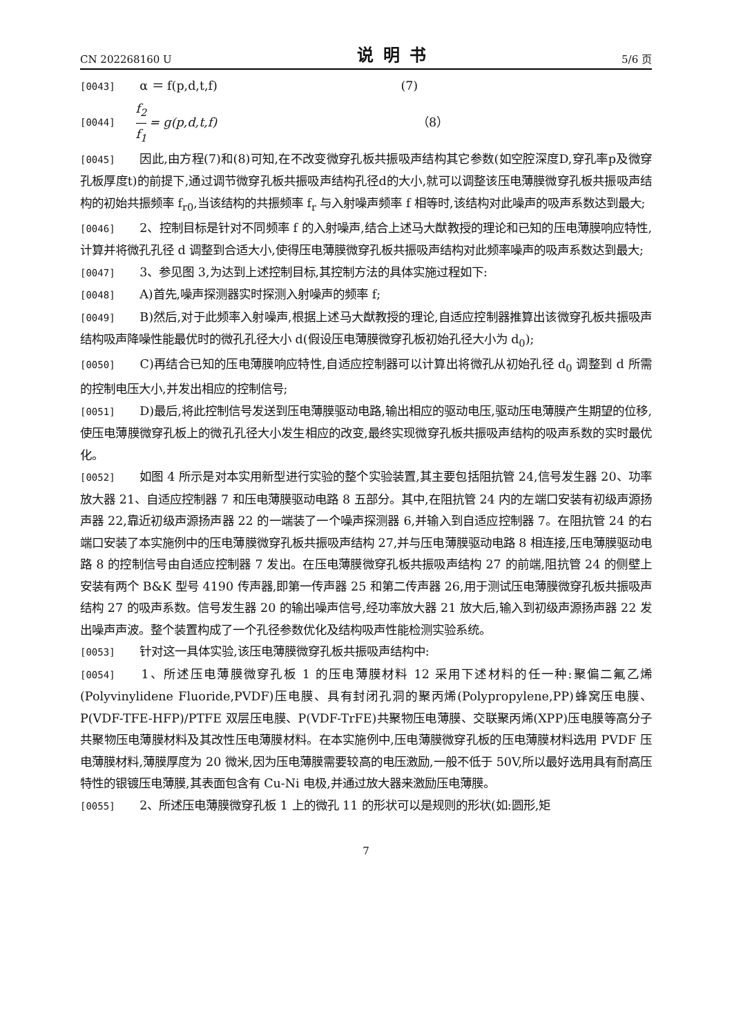CN 202268160 U 说明书 5/6 页
[0043] α ＝ f(p,d,t,f) (7)
[0044] f<sub>2</sub> f<sub>1</sub> = g(p,d,t,f) （8）
[0045] 因此,由方程(7)和(8)可知,在不改变微穿孔板共振吸声结构其它参数(如空腔深度D,穿孔率p及微穿孔板厚度t)的前提下,通过调节微穿孔板共振吸声结构孔径d的大小,就可以调整该压电薄膜微穿孔板共振吸声结构的初始共振频率 f<sub>r0</sub>,当该结构的共振频率 f<sub>r</sub> 与入射噪声频率 f 相等时,该结构对此噪声的吸声系数达到最大;
[0046] 2、控制目标是针对不同频率 f 的入射噪声,结合上述马大猷教授的理论和已知的压电薄膜响应特性,计算并将微孔孔径 d 调整到合适大小,使得压电薄膜微穿孔板共振吸声结构对此频率噪声的吸声系数达到最大;
[0047] 3、参见图 3,为达到上述控制目标,其控制方法的具体实施过程如下:
[0048] A)首先,噪声探测器实时探测入射噪声的频率 f;
[0049] B)然后,对于此频率入射噪声,根据上述马大猷教授的理论,自适应控制器推算出该微穿孔板共振吸声结构吸声降噪性能最优时的微孔孔径大小 d(假设压电薄膜微穿孔板初始孔径大小为 d<sub>0</sub>);
[0050] C)再结合已知的压电薄膜响应特性,自适应控制器可以计算出将微孔从初始孔径 d<sub>0</sub> 调整到 d 所需的控制电压大小,并发出相应的控制信号;
[0051] D)最后,将此控制信号发送到压电薄膜驱动电路,输出相应的驱动电压,驱动压电薄膜产生期望的位移,使压电薄膜微穿孔板上的微孔孔径大小发生相应的改变,最终实现微穿孔板共振吸声结构的吸声系数的实时最优化。
[0052] 如图 4 所示是对本实用新型进行实验的整个实验装置,其主要包括阻抗管 24,信号发生器 20、功率放大器 21、自适应控制器 7 和压电薄膜驱动电路 8 五部分。其中,在阻抗管 24 内的左端口安装有初级声源扬声器 22,靠近初级声源扬声器 22 的一端装了一个噪声探测器 6,并输入到自适应控制器 7。在阻抗管 24 的右端口安装了本实施例中的压电薄膜微穿孔板共振吸声结构 27,并与压电薄膜驱动电路 8 相连接,压电薄膜驱动电路 8 的控制信号由自适应控制器 7 发出。在压电薄膜微穿孔板共振吸声结构 27 的前端,阻抗管 24 的侧壁上安装有两个 B&K 型号 4190 传声器,即第一传声器 25 和第二传声器 26,用于测试压电薄膜微穿孔板共振吸声结构 27 的吸声系数。信号发生器 20 的输出噪声信号,经功率放大器 21 放大后,输入到初级声源扬声器 22 发出噪声声波。整个装置构成了一个孔径参数优化及结构吸声性能检测实验系统。
[0053] 针对这一具体实验,该压电薄膜微穿孔板共振吸声结构中:
[0054] 1、所述压电薄膜微穿孔板 1 的压电薄膜材料 12 采用下述材料的任一种:聚偏二氟乙烯(Polyvinylidene Fluoride,PVDF)压电膜、具有封闭孔洞的聚丙烯(Polypropylene,PP)蜂窝压电膜、P(VDF-TFE-HFP)/PTFE 双层压电膜、P(VDF-TrFE)共聚物压电薄膜、交联聚丙烯(XPP)压电膜等高分子共聚物压电薄膜材料及其改性压电薄膜材料。在本实施例中,压电薄膜微穿孔板的压电薄膜材料选用 PVDF 压电薄膜材料,薄膜厚度为 20 微米,因为压电薄膜需要较高的电压激励,一般不低于 50V,所以最好选用具有耐高压特性的银镀压电薄膜,其表面包含有 Cu-Ni 电极,并通过放大器来激励压电薄膜。
[0055] 2、所述压电薄膜微穿孔板 1 上的微孔 11 的形状可以是规则的形状(如:圆形,矩
7